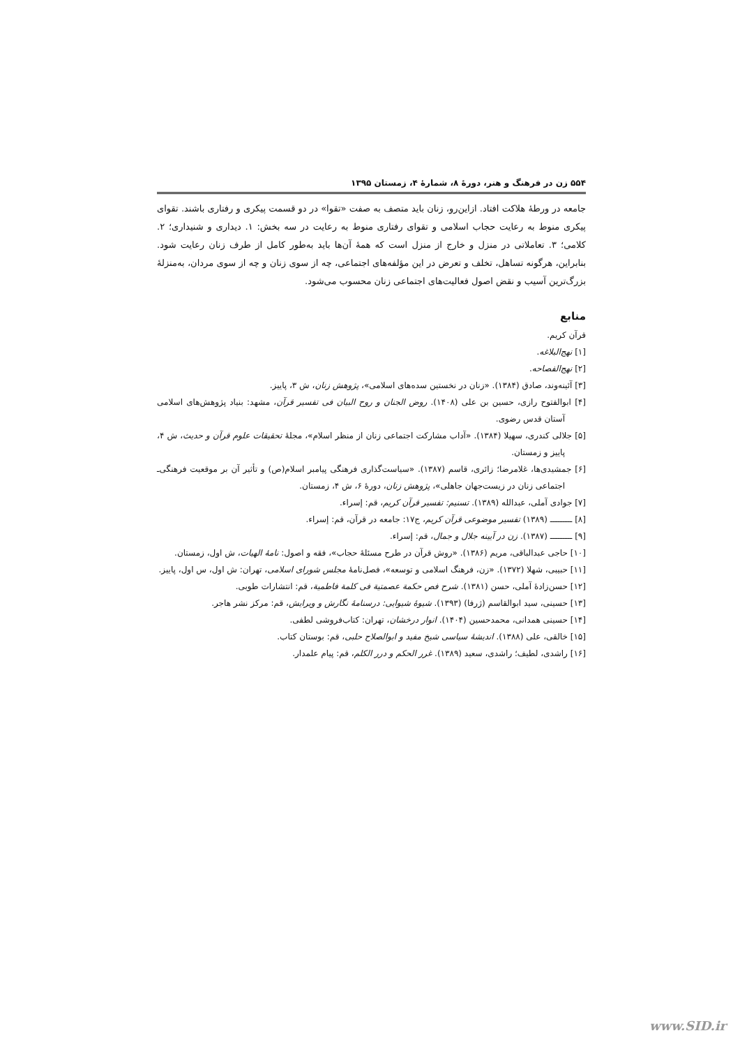۵۵۴ زن در فرهنگ و هنر، دورهٔ ۸، شمارهٔ ۴، زمستان ۱۳۹۵
جامعه در ورطهٔ هلاکت افتاد. ازاین‌رو، زنان باید متصف به صفت «تقوا» در دو قسمت پیکری و رفتاری باشند. تقوای پیکری منوط به رعایت حجاب اسلامی و تقوای رفتاری منوط به رعایت در سه بخش: ۱. دیداری و شنیداری؛ ۲. کلامی؛ ۳. تعاملاتی در منزل و خارج از منزل است که همهٔ آن‌ها باید به‌طور کامل از طرف زنان رعایت شود. بنابراین، هرگونه تساهل، تخلف و تعرض در این مؤلفه‌های اجتماعی، چه از سوی زنان و چه از سوی مردان، به‌منزلهٔ بزرگ‌ترین آسیب و نقض اصول فعالیت‌های اجتماعی زنان محسوب می‌شود.
منابع
قرآن کریم.
[۱] نهج‌البلاغه.
[۲] نهج‌الفصاحه.
[۳] آئینه‌وند، صادق (۱۳۸۴). «زنان در نخستین سده‌های اسلامی»، پژوهش زنان، ش ۳، پاییز.
[۴] ابوالفتوح رازی، حسین بن علی (۱۴۰۸). روض الجنان و روح البیان فی تفسیر قرآن، مشهد: بنیاد پژوهش‌های اسلامی آستان قدس رضوی.
[۵] جلالی کندری، سهیلا (۱۳۸۴). «آداب مشارکت اجتماعی زنان از منظر اسلام»، مجلهٔ تحقیقات علوم قرآن و حدیث، ش ۴، پاییز و زمستان.
[۶] جمشیدی‌ها، غلامرضا؛ زائری، قاسم (۱۳۸۷). «سیاست‌گذاری فرهنگی پیامبر اسلام(ص) و تأثیر آن بر موقعیت فرهنگی‌ـ اجتماعی زنان در زیست‌جهان جاهلی»، پژوهش زنان، دورهٔ ۶، ش ۴، زمستان.
[۷] جوادی آملی، عبدالله (۱۳۸۹). تسنیم: تفسیر قرآن کریم، قم: إسراء.
[۸] ـــــــــ (۱۳۸۹) تفسیر موضوعی قرآن کریم، ج۱۷: جامعه در قرآن، قم: إسراء.
[۹] ـــــــــ (۱۳۸۷). زن در آیینه جلال و جمال، قم: إسراء.
[۱۰] حاجی عبدالباقی، مریم (۱۳۸۶). «روش قرآن در طرح مسئلهٔ حجاب»، فقه و اصول: نامهٔ الهیات، ش اول، زمستان.
[۱۱] حبیبی، شهلا (۱۳۷۲). «زن، فرهنگ اسلامی و توسعه»، فصل‌نامهٔ مجلس شورای اسلامی، تهران: ش اول، س اول، پاییز.
[۱۲] حسن‌زادهٔ آملی، حسن (۱۳۸۱). شرح فص حکمة عصمتیة فی کلمة فاطمیة، قم: انتشارات طوبی.
[۱۳] حسینی، سید ابوالقاسم (ژرفا) (۱۳۹۳). شیوهٔ شیوایی: درسنامهٔ نگارش و ویرایش، قم: مرکز نشر هاجر.
[۱۴] حسینی همدانی، محمدحسین (۱۴۰۴). انوار درخشان، تهران: کتاب‌فروشی لطفی.
[۱۵] خالقی، علی (۱۳۸۸). اندیشهٔ سیاسی شیخ مفید و ابوالصلاح حلبی، قم: بوستان کتاب.
[۱۶] راشدی، لطیف؛ راشدی، سعید (۱۳۸۹). غرر الحکم و درر الکلم، قم: پیام علمدار.
www.SID.ir